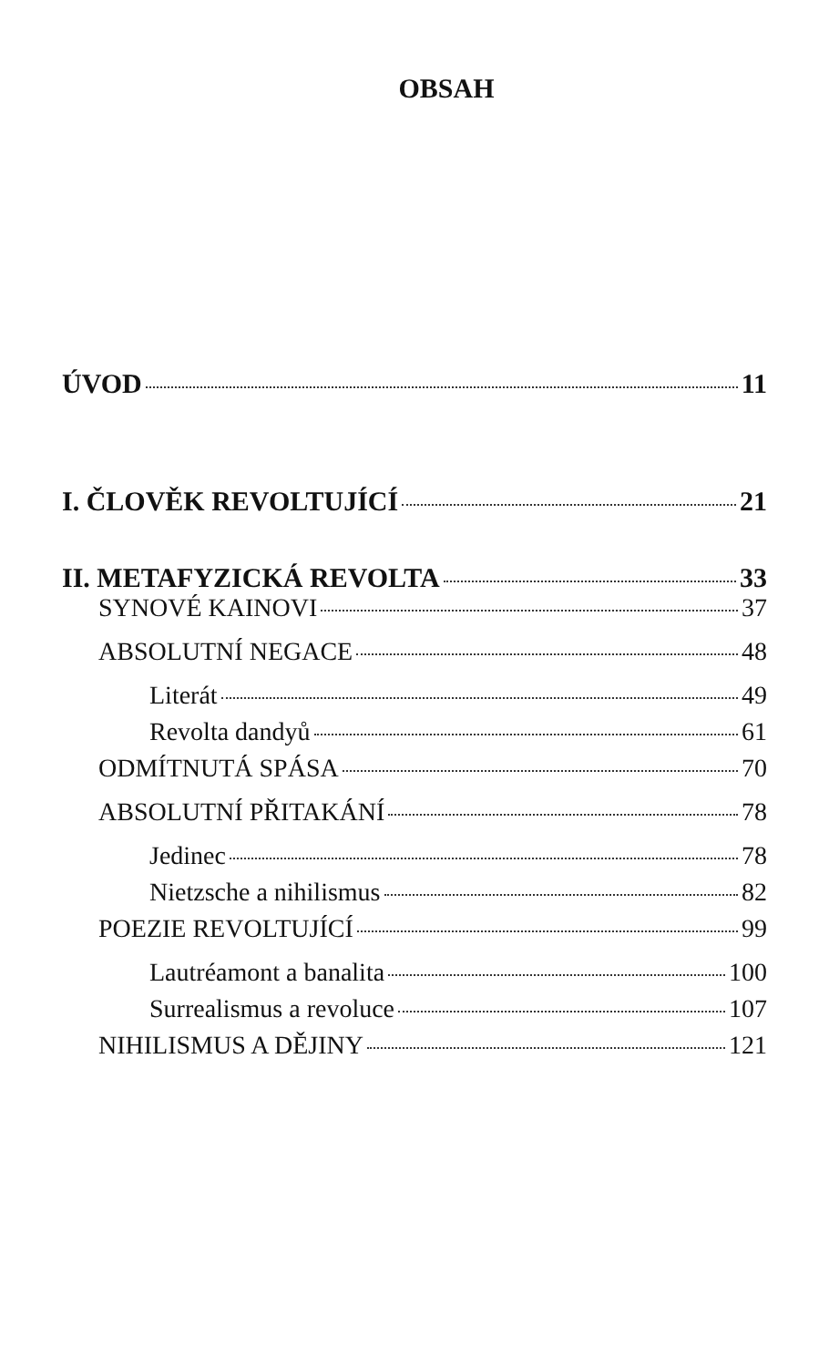OBSAH
ÚVOD 11
I. ČLOVĚK REVOLTUJÍCÍ 21
II. METAFYZICKÁ REVOLTA 33
SYNOVÉ KAINOVI 37
ABSOLUTNÍ NEGACE 48
Literát 49
Revolta dandyů 61
ODMÍTNUTÁ SPÁSA 70
ABSOLUTNÍ PŘITAKÁNÍ 78
Jedinec 78
Nietzsche a nihilismus 82
POEZIE REVOLTUJÍCÍ 99
Lautréamont a banalita 100
Surrealismus a revoluce 107
NIHILISMUS A DĚJINY 121